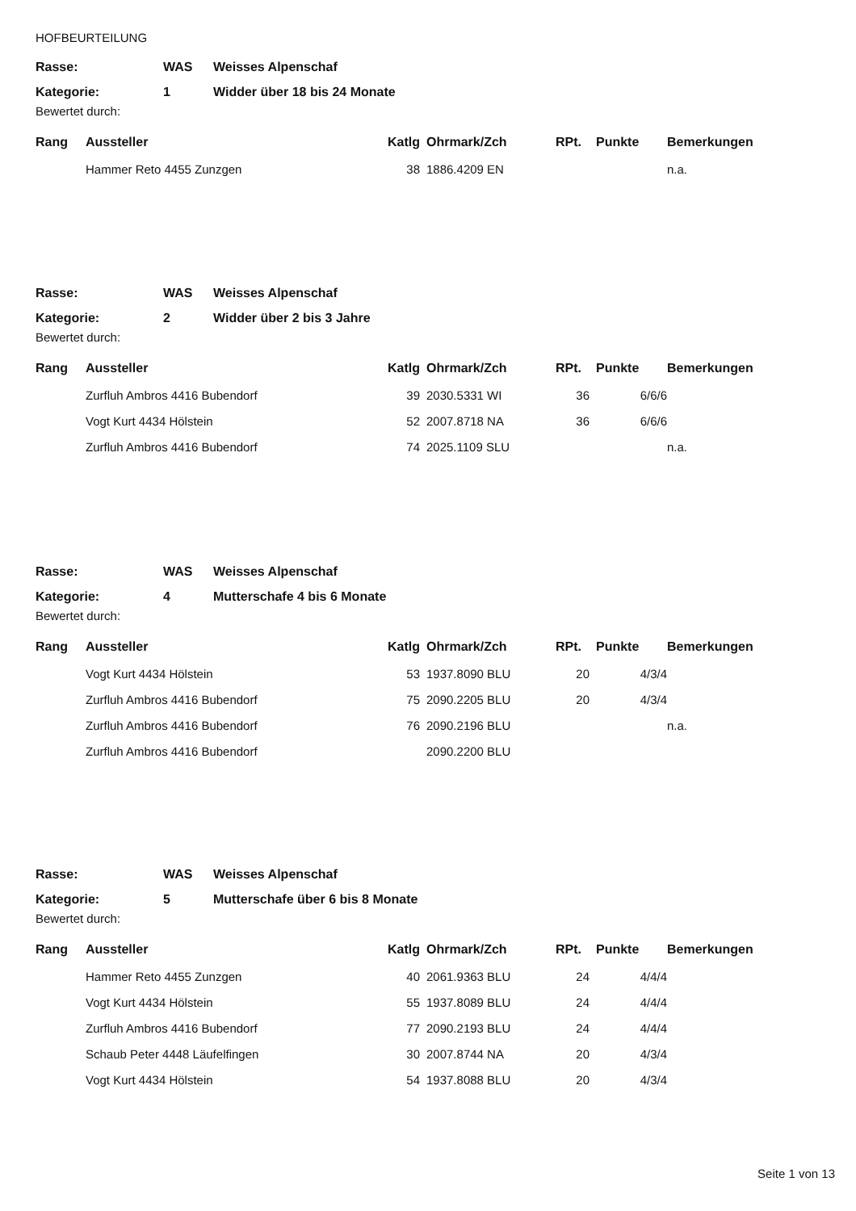HOFBEURTEILUNG
| Rasse: | WAS | Weisses Alpenschaf |
| Kategorie: | 1 | Widder über 18 bis 24 Monate |
Bewertet durch:
| Rang | Aussteller | Katlg | Ohrmark/Zch | RPt. | Punkte | Bemerkungen |
| --- | --- | --- | --- | --- | --- | --- |
| | Hammer Reto 4455 Zunzgen | 38 | 1886.4209 EN | | | n.a. |
| Rasse: | WAS | Weisses Alpenschaf |
| Kategorie: | 2 | Widder über 2 bis 3 Jahre |
Bewertet durch:
| Rang | Aussteller | Katlg | Ohrmark/Zch | RPt. | Punkte | Bemerkungen |
| --- | --- | --- | --- | --- | --- | --- |
| | Zurfluh Ambros 4416 Bubendorf | 39 | 2030.5331 WI | 36 | 6/6/6 | |
| | Vogt Kurt 4434 Hölstein | 52 | 2007.8718 NA | 36 | 6/6/6 | |
| | Zurfluh Ambros 4416 Bubendorf | 74 | 2025.1109 SLU | | | n.a. |
| Rasse: | WAS | Weisses Alpenschaf |
| Kategorie: | 4 | Mutterschafe 4 bis 6 Monate |
Bewertet durch:
| Rang | Aussteller | Katlg | Ohrmark/Zch | RPt. | Punkte | Bemerkungen |
| --- | --- | --- | --- | --- | --- | --- |
| | Vogt Kurt 4434 Hölstein | 53 | 1937.8090 BLU | 20 | 4/3/4 | |
| | Zurfluh Ambros 4416 Bubendorf | 75 | 2090.2205 BLU | 20 | 4/3/4 | |
| | Zurfluh Ambros 4416 Bubendorf | 76 | 2090.2196 BLU | | | n.a. |
| | Zurfluh Ambros 4416 Bubendorf | | 2090.2200 BLU | | | |
| Rasse: | WAS | Weisses Alpenschaf |
| Kategorie: | 5 | Mutterschafe über 6 bis 8 Monate |
Bewertet durch:
| Rang | Aussteller | Katlg | Ohrmark/Zch | RPt. | Punkte | Bemerkungen |
| --- | --- | --- | --- | --- | --- | --- |
| | Hammer Reto 4455 Zunzgen | 40 | 2061.9363 BLU | 24 | 4/4/4 | |
| | Vogt Kurt 4434 Hölstein | 55 | 1937.8089 BLU | 24 | 4/4/4 | |
| | Zurfluh Ambros 4416 Bubendorf | 77 | 2090.2193 BLU | 24 | 4/4/4 | |
| | Schaub Peter 4448 Läufelfingen | 30 | 2007.8744 NA | 20 | 4/3/4 | |
| | Vogt Kurt 4434 Hölstein | 54 | 1937.8088 BLU | 20 | 4/3/4 | |
Seite 1 von 13